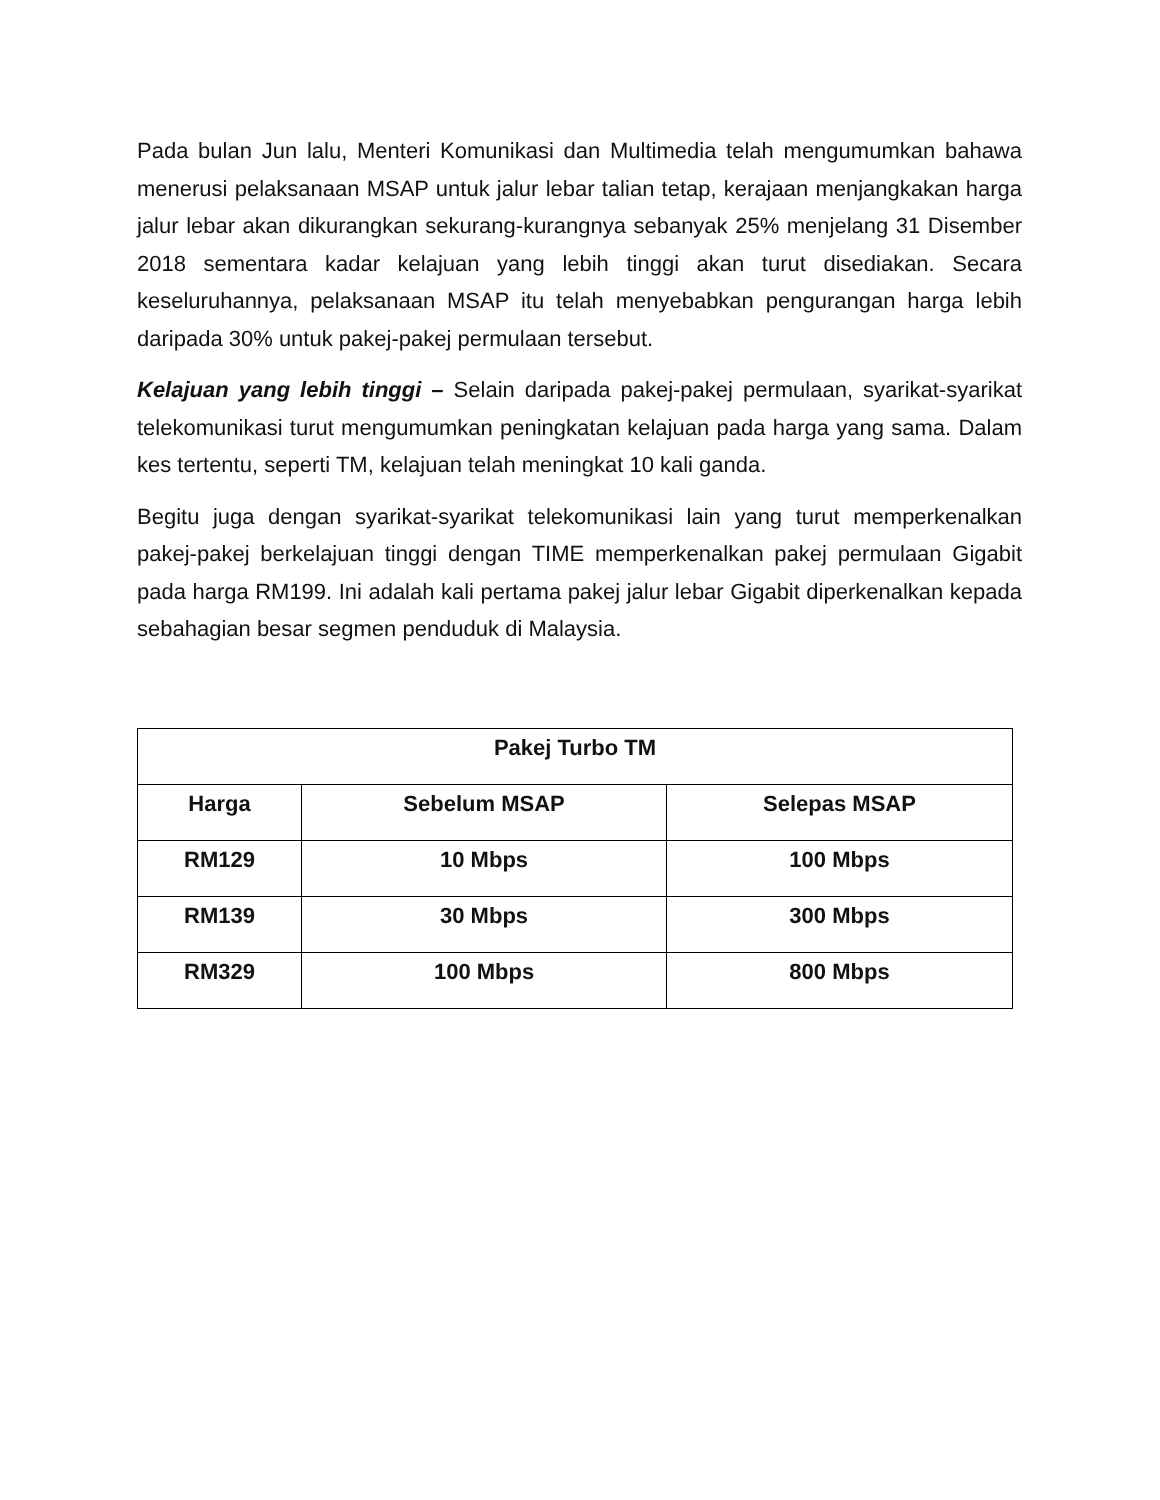Pada bulan Jun lalu, Menteri Komunikasi dan Multimedia telah mengumumkan bahawa menerusi pelaksanaan MSAP untuk jalur lebar talian tetap, kerajaan menjangkakan harga jalur lebar akan dikurangkan sekurang-kurangnya sebanyak 25% menjelang 31 Disember 2018 sementara kadar kelajuan yang lebih tinggi akan turut disediakan. Secara keseluruhannya, pelaksanaan MSAP itu telah menyebabkan pengurangan harga lebih daripada 30% untuk pakej-pakej permulaan tersebut.
Kelajuan yang lebih tinggi – Selain daripada pakej-pakej permulaan, syarikat-syarikat telekomunikasi turut mengumumkan peningkatan kelajuan pada harga yang sama. Dalam kes tertentu, seperti TM, kelajuan telah meningkat 10 kali ganda.
Begitu juga dengan syarikat-syarikat telekomunikasi lain yang turut memperkenalkan pakej-pakej berkelajuan tinggi dengan TIME memperkenalkan pakej permulaan Gigabit pada harga RM199. Ini adalah kali pertama pakej jalur lebar Gigabit diperkenalkan kepada sebahagian besar segmen penduduk di Malaysia.
| Pakej Turbo TM | | |
| --- | --- | --- |
| Harga | Sebelum MSAP | Selepas MSAP |
| RM129 | 10 Mbps | 100 Mbps |
| RM139 | 30 Mbps | 300 Mbps |
| RM329 | 100 Mbps | 800 Mbps |